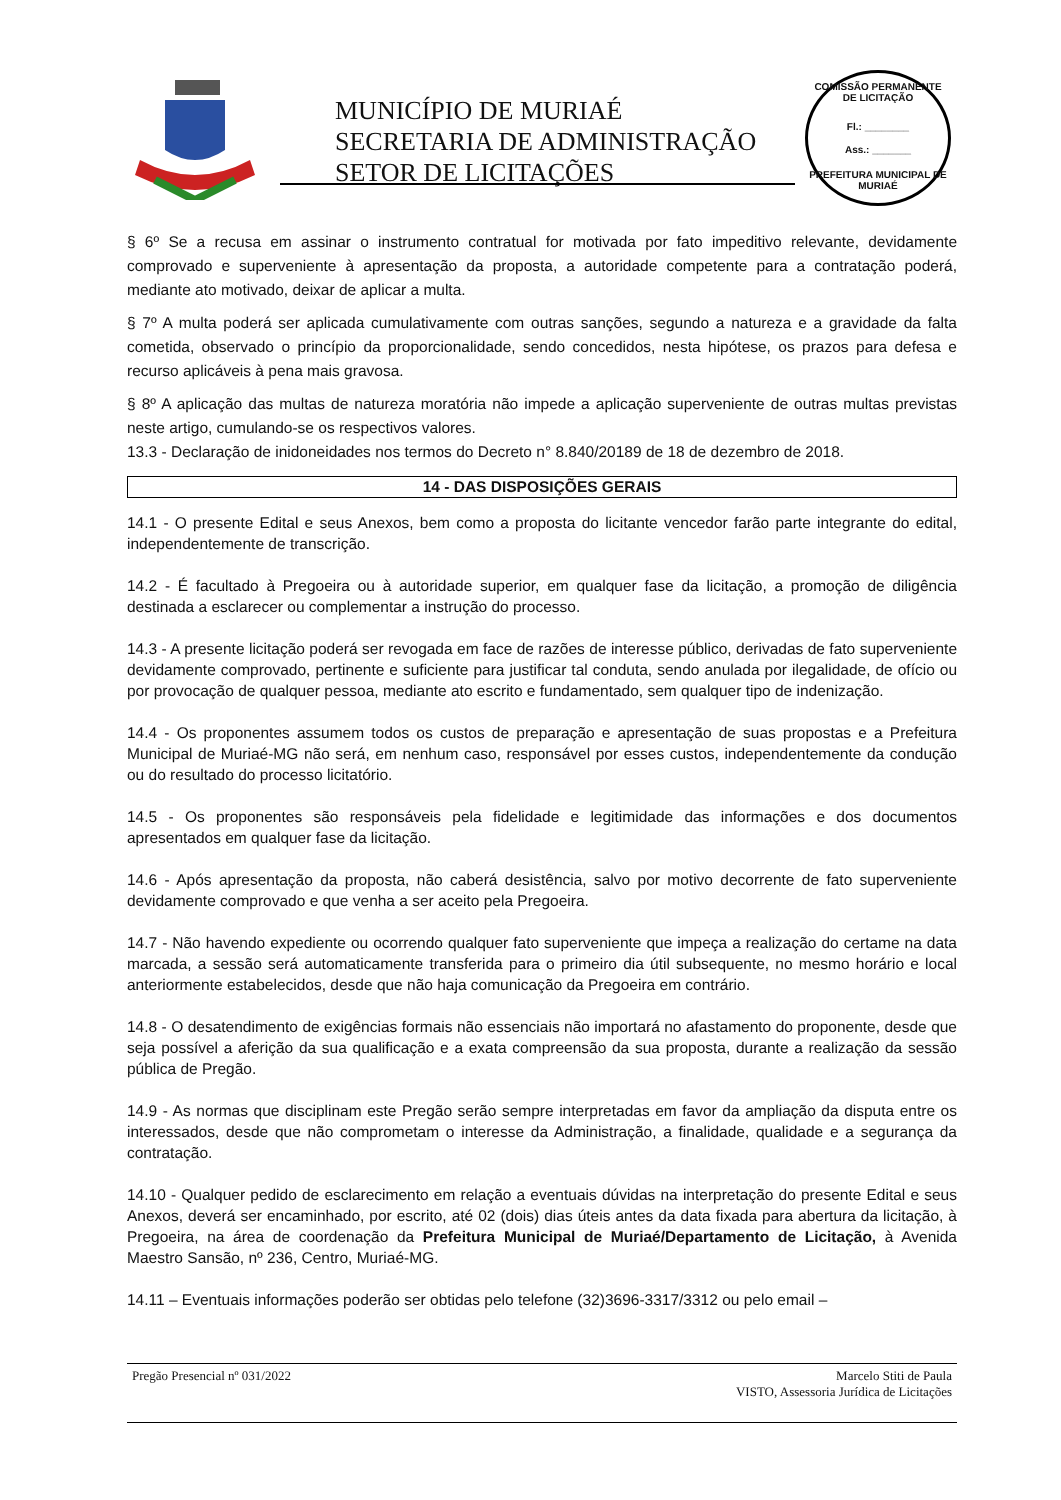MUNICÍPIO DE MURIAÉ
SECRETARIA DE ADMINISTRAÇÃO
SETOR DE LICITAÇÕES
COMISSÃO PERMANENTE DE LICITAÇÃO
Fl.: ________
Ass.: _______
PREFEITURA MUNICIPAL DE MURIAÉ
§ 6º Se a recusa em assinar o instrumento contratual for motivada por fato impeditivo relevante, devidamente comprovado e superveniente à apresentação da proposta, a autoridade competente para a contratação poderá, mediante ato motivado, deixar de aplicar a multa.
§ 7º A multa poderá ser aplicada cumulativamente com outras sanções, segundo a natureza e a gravidade da falta cometida, observado o princípio da proporcionalidade, sendo concedidos, nesta hipótese, os prazos para defesa e recurso aplicáveis à pena mais gravosa.
§ 8º A aplicação das multas de natureza moratória não impede a aplicação superveniente de outras multas previstas neste artigo, cumulando-se os respectivos valores.
13.3 - Declaração de inidoneidades nos termos do Decreto n° 8.840/20189 de 18 de dezembro de 2018.
14 - DAS DISPOSIÇÕES GERAIS
14.1 - O presente Edital e seus Anexos, bem como a proposta do licitante vencedor farão parte integrante do edital, independentemente de transcrição.
14.2 - É facultado à Pregoeira ou à autoridade superior, em qualquer fase da licitação, a promoção de diligência destinada a esclarecer ou complementar a instrução do processo.
14.3 - A presente licitação poderá ser revogada em face de razões de interesse público, derivadas de fato superveniente devidamente comprovado, pertinente e suficiente para justificar tal conduta, sendo anulada por ilegalidade, de ofício ou por provocação de qualquer pessoa, mediante ato escrito e fundamentado, sem qualquer tipo de indenização.
14.4 - Os proponentes assumem todos os custos de preparação e apresentação de suas propostas e a Prefeitura Municipal de Muriaé-MG não será, em nenhum caso, responsável por esses custos, independentemente da condução ou do resultado do processo licitatório.
14.5 - Os proponentes são responsáveis pela fidelidade e legitimidade das informações e dos documentos apresentados em qualquer fase da licitação.
14.6 - Após apresentação da proposta, não caberá desistência, salvo por motivo decorrente de fato superveniente devidamente comprovado e que venha a ser aceito pela Pregoeira.
14.7 - Não havendo expediente ou ocorrendo qualquer fato superveniente que impeça a realização do certame na data marcada, a sessão será automaticamente transferida para o primeiro dia útil subsequente, no mesmo horário e local anteriormente estabelecidos, desde que não haja comunicação da Pregoeira em contrário.
14.8 - O desatendimento de exigências formais não essenciais não importará no afastamento do proponente, desde que seja possível a aferição da sua qualificação e a exata compreensão da sua proposta, durante a realização da sessão pública de Pregão.
14.9 - As normas que disciplinam este Pregão serão sempre interpretadas em favor da ampliação da disputa entre os interessados, desde que não comprometam o interesse da Administração, a finalidade, qualidade e a segurança da contratação.
14.10 - Qualquer pedido de esclarecimento em relação a eventuais dúvidas na interpretação do presente Edital e seus Anexos, deverá ser encaminhado, por escrito, até 02 (dois) dias úteis antes da data fixada para abertura da licitação, à Pregoeira, na área de coordenação da Prefeitura Municipal de Muriaé/Departamento de Licitação, à Avenida Maestro Sansão, nº 236, Centro, Muriaé-MG.
14.11 – Eventuais informações poderão ser obtidas pelo telefone (32)3696-3317/3312 ou pelo email –
Pregão Presencial nº 031/2022 Marcelo Stiti de Paula
VISTO, Assessoria Jurídica de Licitações